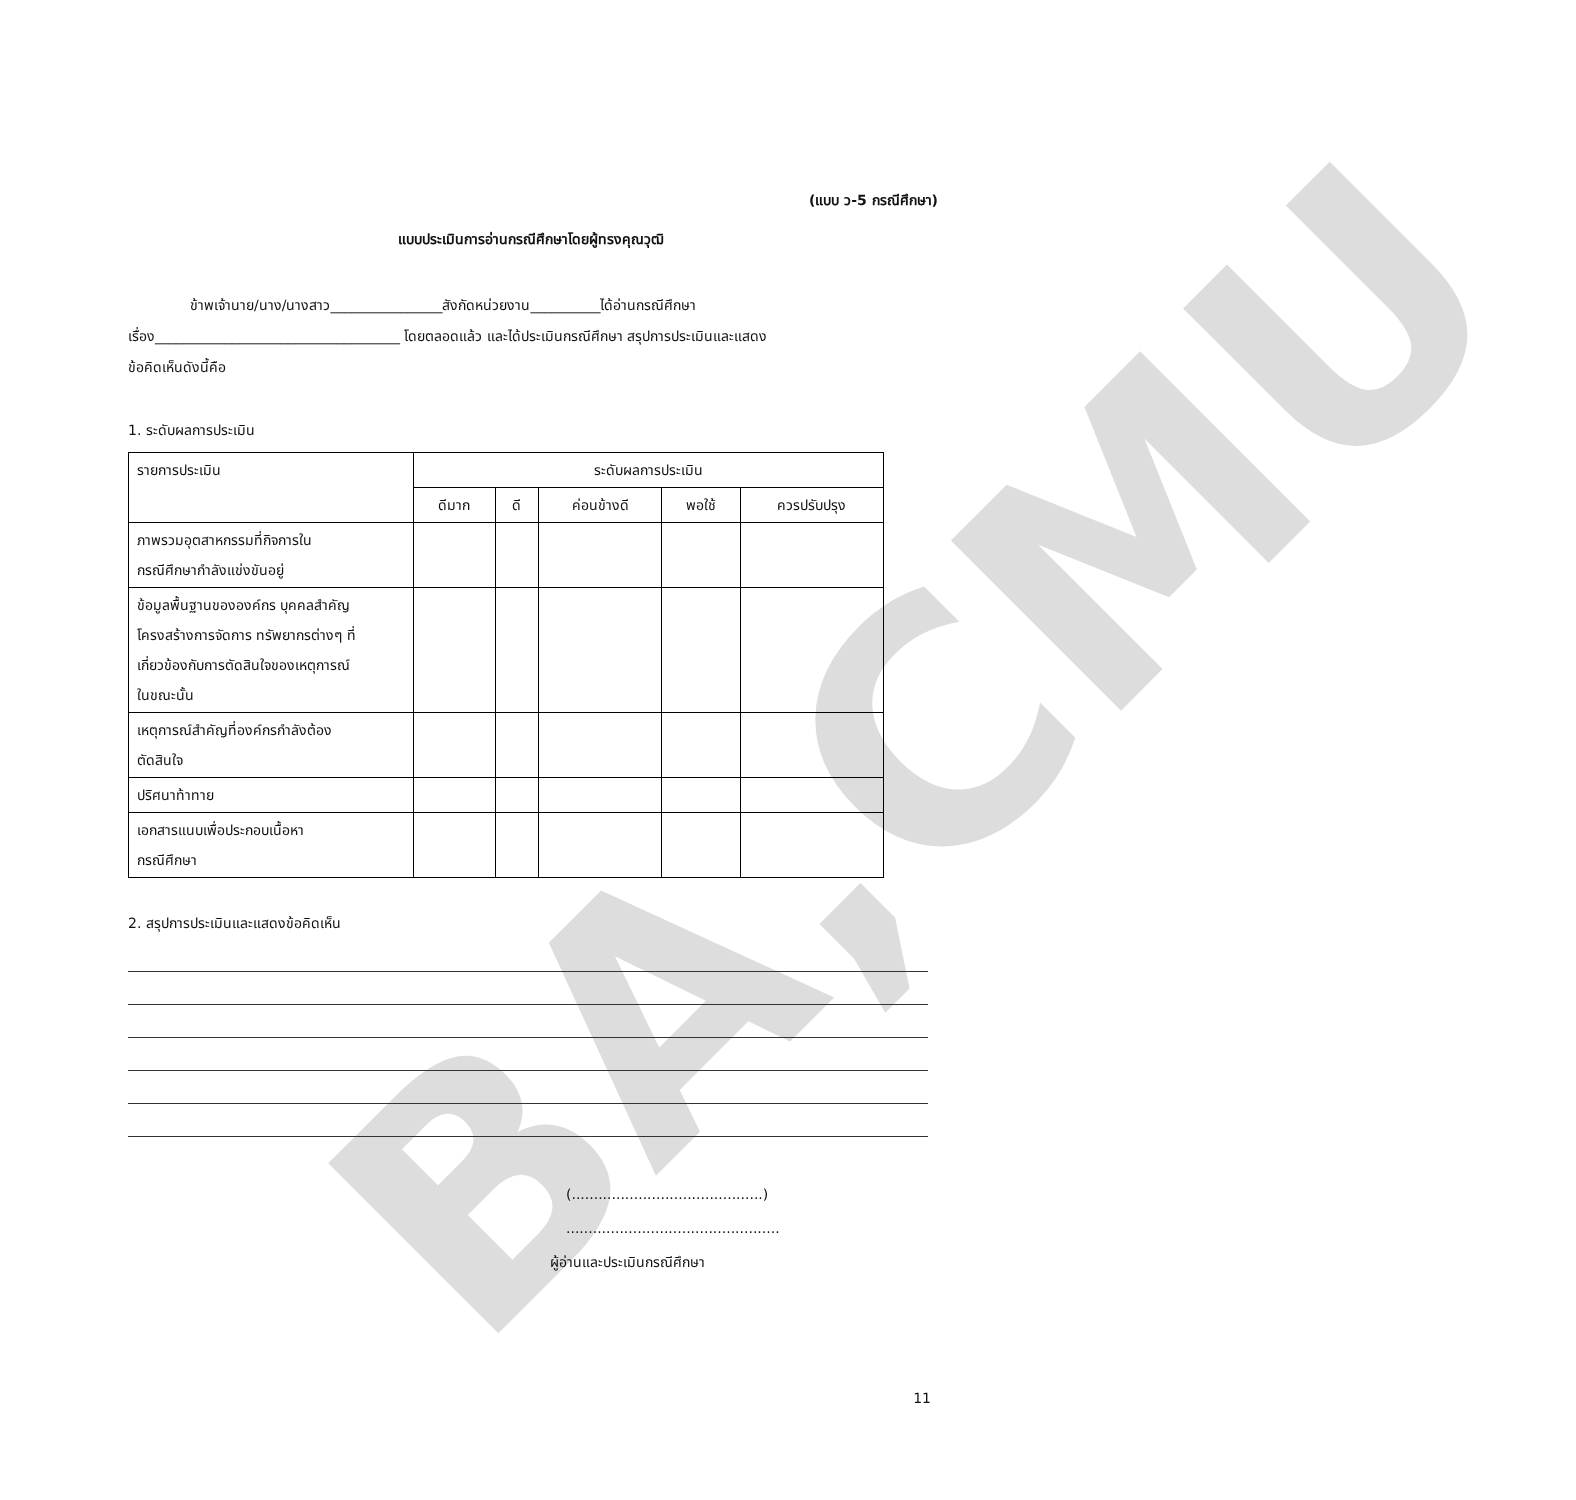BA,CMU
(แบบ ว-5 กรณีศึกษา)
แบบประเมินการอ่านกรณีศึกษาโดยผู้ทรงคุณวุฒิ
ข้าพเจ้านาย/นาง/นางสาว________________สังกัดหน่วยงาน__________ได้อ่านกรณีศึกษา
เรื่อง___________________________________ โดยตลอดแล้ว และได้ประเมินกรณีศึกษา สรุปการประเมินและแสดง
ข้อคิดเห็นดังนี้คือ
1. ระดับผลการประเมิน
| รายการประเมิน | ระดับผลการประเมิน | | | | |
| --- | --- | --- | --- | --- | --- |
| | ดีมาก | ดี | ค่อนข้างดี | พอใช้ | ควรปรับปรุง |
| ภาพรวมอุตสาหกรรมที่กิจการใน กรณีศึกษากำลังแข่งขันอยู่ | | | | | |
| ข้อมูลพื้นฐานขององค์กร บุคคลสำคัญ โครงสร้างการจัดการ ทรัพยากรต่างๆ ที่ เกี่ยวข้องกับการตัดสินใจของเหตุการณ์ ในขณะนั้น | | | | | |
| เหตุการณ์สำคัญที่องค์กรกำลังต้อง ตัดสินใจ | | | | | |
| ปริศนาท้าทาย | | | | | |
| เอกสารแนบเพื่อประกอบเนื้อหา กรณีศึกษา | | | | | |
2. สรุปการประเมินและแสดงข้อคิดเห็น
(...........................................)
................................................
ผู้อ่านและประเมินกรณีศึกษา
11